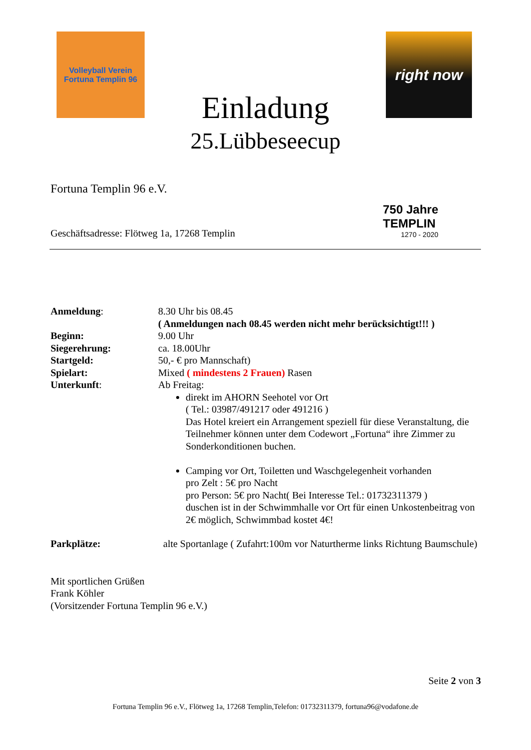Volleyball Verein
Fortuna Templin 96
right now
Einladung
25.Lübbeseecup
Fortuna Templin 96 e.V.
750 Jahre
TEMPLIN
1270 - 2020
Geschäftsadresse: Flötweg 1a, 17268 Templin
Anmeldung: 8.30 Uhr bis 08.45
( Anmeldungen nach 08.45 werden nicht mehr berücksichtigt!!! )
Beginn: 9.00 Uhr
Siegerehrung: ca. 18.00Uhr
Startgeld: 50,- € pro Mannschaft)
Spielart: Mixed ( mindestens 2 Frauen) Rasen
Unterkunft: Ab Freitag:
direkt im AHORN Seehotel vor Ort
( Tel.: 03987/491217 oder 491216 )
Das Hotel kreiert ein Arrangement speziell für diese Veranstaltung, die Teilnehmer können unter dem Codewort „Fortuna“ ihre Zimmer zu Sonderkonditionen buchen.
Camping vor Ort, Toiletten und Waschgelegenheit vorhanden
pro Zelt : 5€ pro Nacht
pro Person: 5€ pro Nacht( Bei Interesse Tel.: 01732311379 )
duschen ist in der Schwimmhalle vor Ort für einen Unkostenbeitrag von 2€ möglich, Schwimmbad kostet 4€!
Parkplätze: alte Sportanlage ( Zufahrt:100m vor Naturtherme links Richtung Baumschule)
Mit sportlichen Grüßen
Frank Köhler
(Vorsitzender Fortuna Templin 96 e.V.)
Seite 2 von 3
Fortuna Templin 96 e.V., Flötweg 1a, 17268 Templin,Telefon: 01732311379, fortuna96@vodafone.de